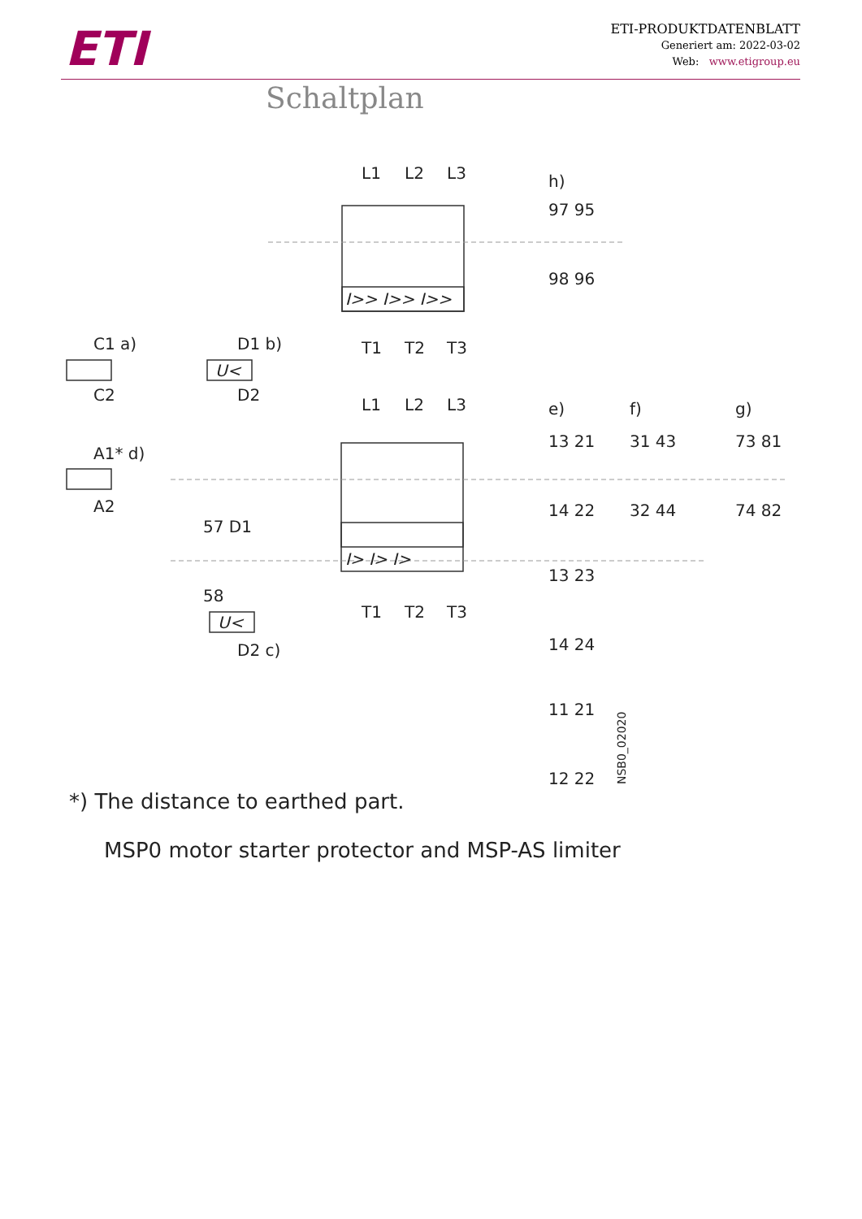ETI
ETI-PRODUKTDATENBLATT
Generiert am: 2022-03-02
Web: www.etigroup.eu
Schaltplan
L1
L2
L3
h)
97 95
98 96
I>> I>> I>>
T1
T2
T3
C1 a)
C2
D1 b)
U<
D2
L1
L2
L3
e)
f)
g)
13 21
31 43
73 81
A1* d)
A2
14 22
32 44
74 82
57 D1
I> I> I>
13 23
58
T1
T2
T3
U<
D2 c)
14 24
11 21
12 22
NSB0_02020
*) The distance to earthed part.
MSP0 motor starter protector and MSP-AS limiter